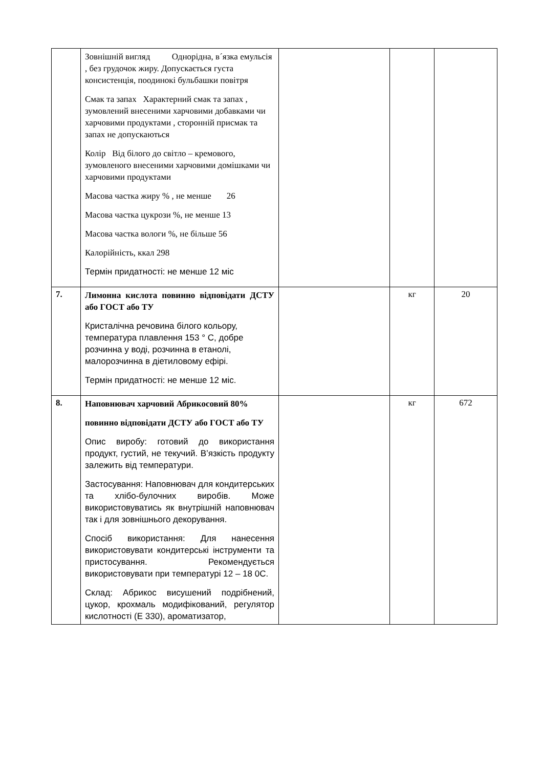| | Зовнішній вигляд Однорідна, в´язка емульсія , без грудочок жиру. Допускається густа консистенція, поодинокі бульбашки повітря Смак та запах Характерний смак та запах , зумовлений внесеними харчовими добавками чи харчовими продуктами , сторонній присмак та запах не допускаються Колір Від білого до світло – кремового, зумовленого внесеними харчовими домішками чи харчовими продуктами Масова частка жиру % , не менше 26 Масова частка цукрози %, не менше 13 Масова частка вологи %, не більше 56 Калорійність, ккал 298 Термін придатності: не менше 12 міс | | | |
| 7. | Лимонна кислота повинно відповідати ДСТУ або ГОСТ або ТУ Кристалічна речовина білого кольору, температура плавлення 153 ° C, добре розчинна у воді, розчинна в етанолі, малорозчинна в діетиловому ефірі. Термін придатності: не менше 12 міс. | | кг | 20 |
| 8. | Наповнювач харчовий Абрикосовий 80% повинно відповідати ДСТУ або ГОСТ або ТУ Опис виробу: готовий до використання продукт, густий, не текучий. В’язкість продукту залежить від температури. Застосування: Наповнювач для кондитерських та хлібо-булочних виробів. Може використовуватись як внутрішній наповнювач так і для зовнішнього декорування. Спосіб використання: Для нанесення використовувати кондитерські інструменти та пристосування. Рекомендується використовувати при температурі 12 – 18 0C. Склад: Абрикос висушений подрібнений, цукор, крохмаль модифікований, регулятор кислотності (Е 330), ароматизатор, | | кг | 672 |